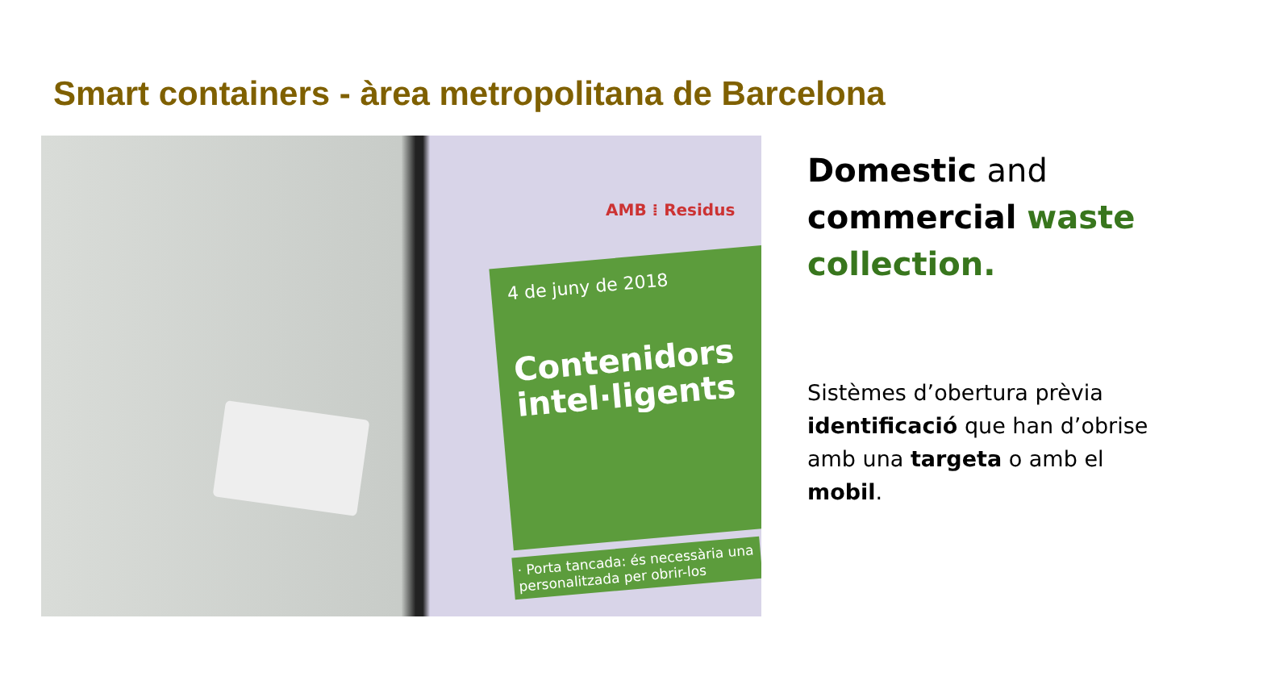Smart containers - àrea metropolitana de Barcelona
AMB ⁞ Residus
4 de juny de 2018
Contenidors intel·ligents
· Porta tancada: és necessària una personalitzada per obrir-los
Domestic and commercial waste collection.
Sistèmes d’obertura prèvia identificació que han d’obrise amb una targeta o amb el mobil.